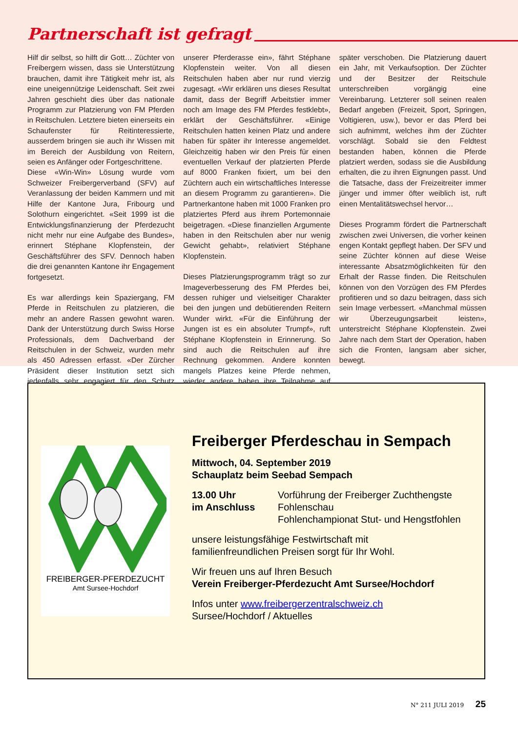Partnerschaft ist gefragt
Hilf dir selbst, so hilft dir Gott… Züchter von Freibergern wissen, dass sie Unterstützung brauchen, damit ihre Tätigkeit mehr ist, als eine uneigennützige Leidenschaft. Seit zwei Jahren geschieht dies über das nationale Programm zur Platzierung von FM Pferden in Reitschulen. Letztere bieten einerseits ein Schaufenster für Reitinteressierte, ausserdem bringen sie auch ihr Wissen mit im Bereich der Ausbildung von Reitern, seien es Anfänger oder Fortgeschrittene.
Diese «Win-Win» Lösung wurde vom Schweizer Freibergerverband (SFV) auf Veranlassung der beiden Kammern und mit Hilfe der Kantone Jura, Fribourg und Solothurn eingerichtet. «Seit 1999 ist die Entwicklungsfinanzierung der Pferdezucht nicht mehr nur eine Aufgabe des Bundes», erinnert Stéphane Klopfenstein, der Geschäftsführer des SFV. Dennoch haben die drei genannten Kantone ihr Engagement fortgesetzt.
Es war allerdings kein Spaziergang, FM Pferde in Reitschulen zu platzieren, die mehr an andere Rassen gewohnt waren. Dank der Unterstützung durch Swiss Horse Professionals, dem Dachverband der Reitschulen in der Schweiz, wurden mehr als 450 Adressen erfasst. «Der Zürcher Präsident dieser Institution setzt sich jedenfalls sehr engagiert für den Schutz unserer Pferderasse ein», fährt Stéphane Klopfenstein weiter. Von all diesen Reitschulen haben aber nur rund vierzig zugesagt. «Wir erklären uns dieses Resultat damit, dass der Begriff Arbeitstier immer noch am Image des FM Pferdes festklebt», erklärt der Geschäftsführer. «Einige Reitschulen hatten keinen Platz und andere haben für später ihr Interesse angemeldet. Gleichzeitig haben wir den Preis für einen eventuellen Verkauf der platzierten Pferde auf 8000 Franken fixiert, um bei den Züchtern auch ein wirtschaftliches Interesse an diesem Programm zu garantieren». Die Partnerkantone haben mit 1000 Franken pro platziertes Pferd aus ihrem Portemonnaie beigetragen. «Diese finanziellen Argumente haben in den Reitschulen aber nur wenig Gewicht gehabt», relativiert Stéphane Klopfenstein.
Dieses Platzierungsprogramm trägt so zur Imageverbesserung des FM Pferdes bei, dessen ruhiger und vielseitiger Charakter bei den jungen und debütierenden Reitern Wunder wirkt. «Für die Einführung der Jungen ist es ein absoluter Trumpf», ruft Stéphane Klopfenstein in Erinnerung. So sind auch die Reitschulen auf ihre Rechnung gekommen. Andere konnten mangels Platzes keine Pferde nehmen, wieder andere haben ihre Teilnahme auf später verschoben. Die Platzierung dauert ein Jahr, mit Verkaufsoption. Der Züchter und der Besitzer der Reitschule unterschreiben vorgängig eine Vereinbarung. Letzterer soll seinen realen Bedarf angeben (Freizeit, Sport, Springen, Voltigieren, usw.), bevor er das Pferd bei sich aufnimmt, welches ihm der Züchter vorschlägt. Sobald sie den Feldtest bestanden haben, können die Pferde platziert werden, sodass sie die Ausbildung erhalten, die zu ihren Eignungen passt. Und die Tatsache, dass der Freizeitreiter immer jünger und immer öfter weiblich ist, ruft einen Mentalitätswechsel hervor…
Dieses Programm fördert die Partnerschaft zwischen zwei Universen, die vorher keinen engen Kontakt gepflegt haben. Der SFV und seine Züchter können auf diese Weise interessante Absatzmöglichkeiten für den Erhalt der Rasse finden. Die Reitschulen können von den Vorzügen des FM Pferdes profitieren und so dazu beitragen, dass sich sein Image verbessert. «Manchmal müssen wir Überzeugungsarbeit leisten», unterstreicht Stéphane Klopfenstein. Zwei Jahre nach dem Start der Operation, haben sich die Fronten, langsam aber sicher, bewegt.
FREIBERGER-PFERDEZUCHT
Amt Sursee-Hochdorf
Freiberger Pferdeschau in Sempach
Mittwoch, 04. September 2019
Schauplatz beim Seebad Sempach
13.00 Uhr
im Anschluss
Vorführung der Freiberger Zuchthengste
Fohlenschau
Fohlenchampionat Stut- und Hengstfohlen
unsere leistungsfähige Festwirtschaft mit
familienfreundlichen Preisen sorgt für Ihr Wohl.
Wir freuen uns auf Ihren Besuch
Verein Freiberger-Pferdezucht Amt Sursee/Hochdorf
Infos unter www.freibergerzentralschweiz.ch
Sursee/Hochdorf / Aktuelles
N° 211 JULI 2019 25